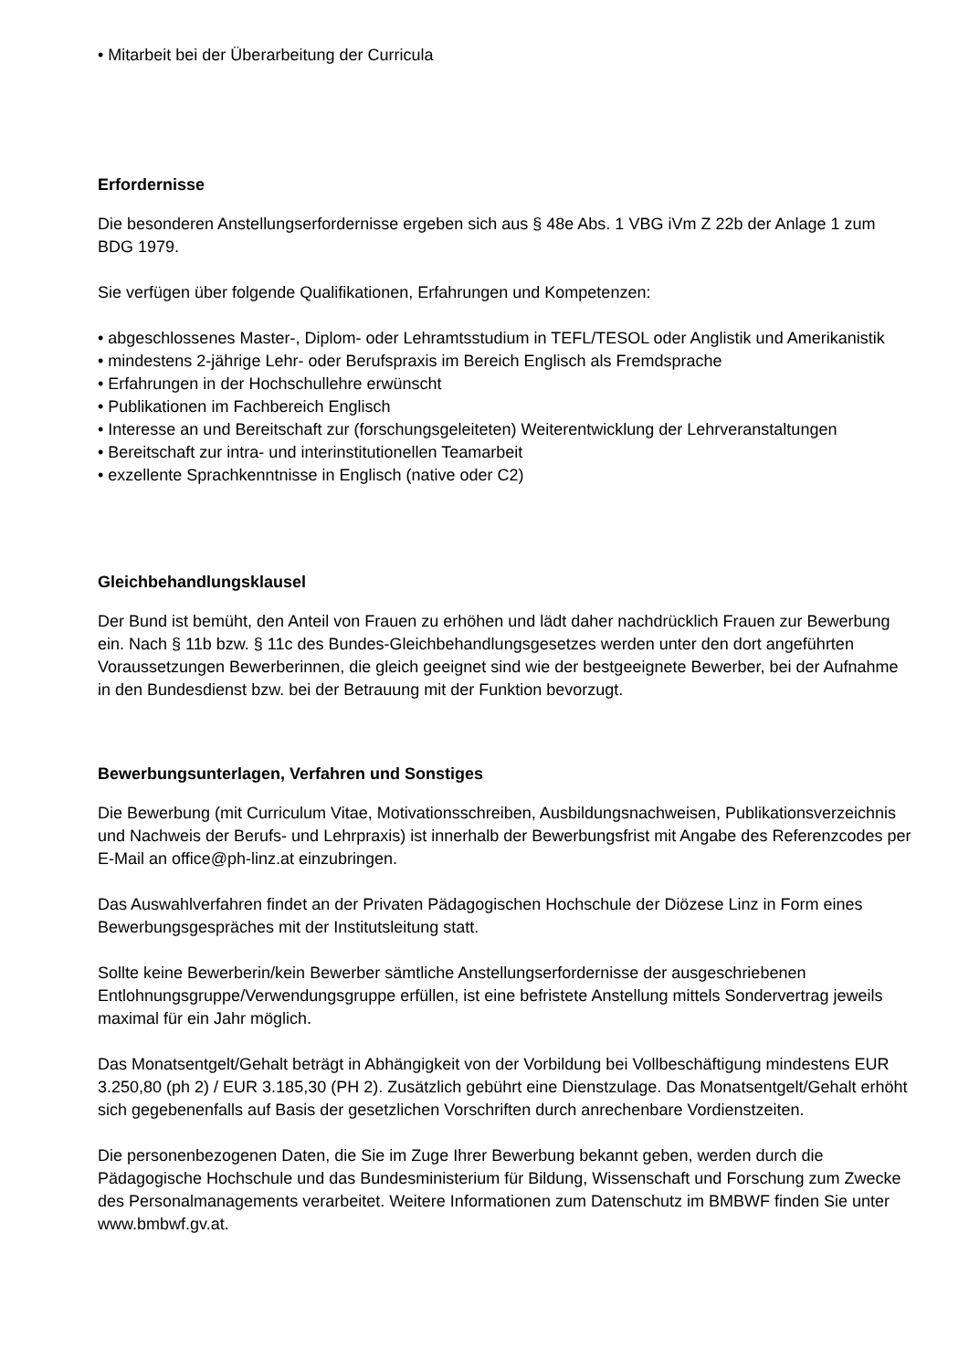• Mitarbeit bei der Überarbeitung der Curricula
Erfordernisse
Die besonderen Anstellungserfordernisse ergeben sich aus § 48e Abs. 1 VBG iVm Z 22b der Anlage 1 zum BDG 1979.
Sie verfügen über folgende Qualifikationen, Erfahrungen und Kompetenzen:
• abgeschlossenes Master-, Diplom- oder Lehramtsstudium in TEFL/TESOL oder Anglistik und Amerikanistik
• mindestens 2-jährige Lehr- oder Berufspraxis im Bereich Englisch als Fremdsprache
• Erfahrungen in der Hochschullehre erwünscht
• Publikationen im Fachbereich Englisch
• Interesse an und Bereitschaft zur (forschungsgeleiteten) Weiterentwicklung der Lehrveranstaltungen
• Bereitschaft zur intra- und interinstitutionellen Teamarbeit
• exzellente Sprachkenntnisse in Englisch (native oder C2)
Gleichbehandlungsklausel
Der Bund ist bemüht, den Anteil von Frauen zu erhöhen und lädt daher nachdrücklich Frauen zur Bewerbung ein. Nach § 11b bzw. § 11c des Bundes-Gleichbehandlungsgesetzes werden unter den dort angeführten Voraussetzungen Bewerberinnen, die gleich geeignet sind wie der bestgeeignete Bewerber, bei der Aufnahme in den Bundesdienst bzw. bei der Betrauung mit der Funktion bevorzugt.
Bewerbungsunterlagen, Verfahren und Sonstiges
Die Bewerbung (mit Curriculum Vitae, Motivationsschreiben, Ausbildungsnachweisen, Publikationsverzeichnis und Nachweis der Berufs- und Lehrpraxis) ist innerhalb der Bewerbungsfrist mit Angabe des Referenzcodes per E-Mail an office@ph-linz.at einzubringen.
Das Auswahlverfahren findet an der Privaten Pädagogischen Hochschule der Diözese Linz in Form eines Bewerbungsgespräches mit der Institutsleitung statt.
Sollte keine Bewerberin/kein Bewerber sämtliche Anstellungserfordernisse der ausgeschriebenen Entlohnungsgruppe/Verwendungsgruppe erfüllen, ist eine befristete Anstellung mittels Sondervertrag jeweils maximal für ein Jahr möglich.
Das Monatsentgelt/Gehalt beträgt in Abhängigkeit von der Vorbildung bei Vollbeschäftigung mindestens EUR 3.250,80 (ph 2) / EUR 3.185,30 (PH 2). Zusätzlich gebührt eine Dienstzulage. Das Monatsentgelt/Gehalt erhöht sich gegebenenfalls auf Basis der gesetzlichen Vorschriften durch anrechenbare Vordienstzeiten.
Die personenbezogenen Daten, die Sie im Zuge Ihrer Bewerbung bekannt geben, werden durch die Pädagogische Hochschule und das Bundesministerium für Bildung, Wissenschaft und Forschung zum Zwecke des Personalmanagements verarbeitet. Weitere Informationen zum Datenschutz im BMBWF finden Sie unter www.bmbwf.gv.at.